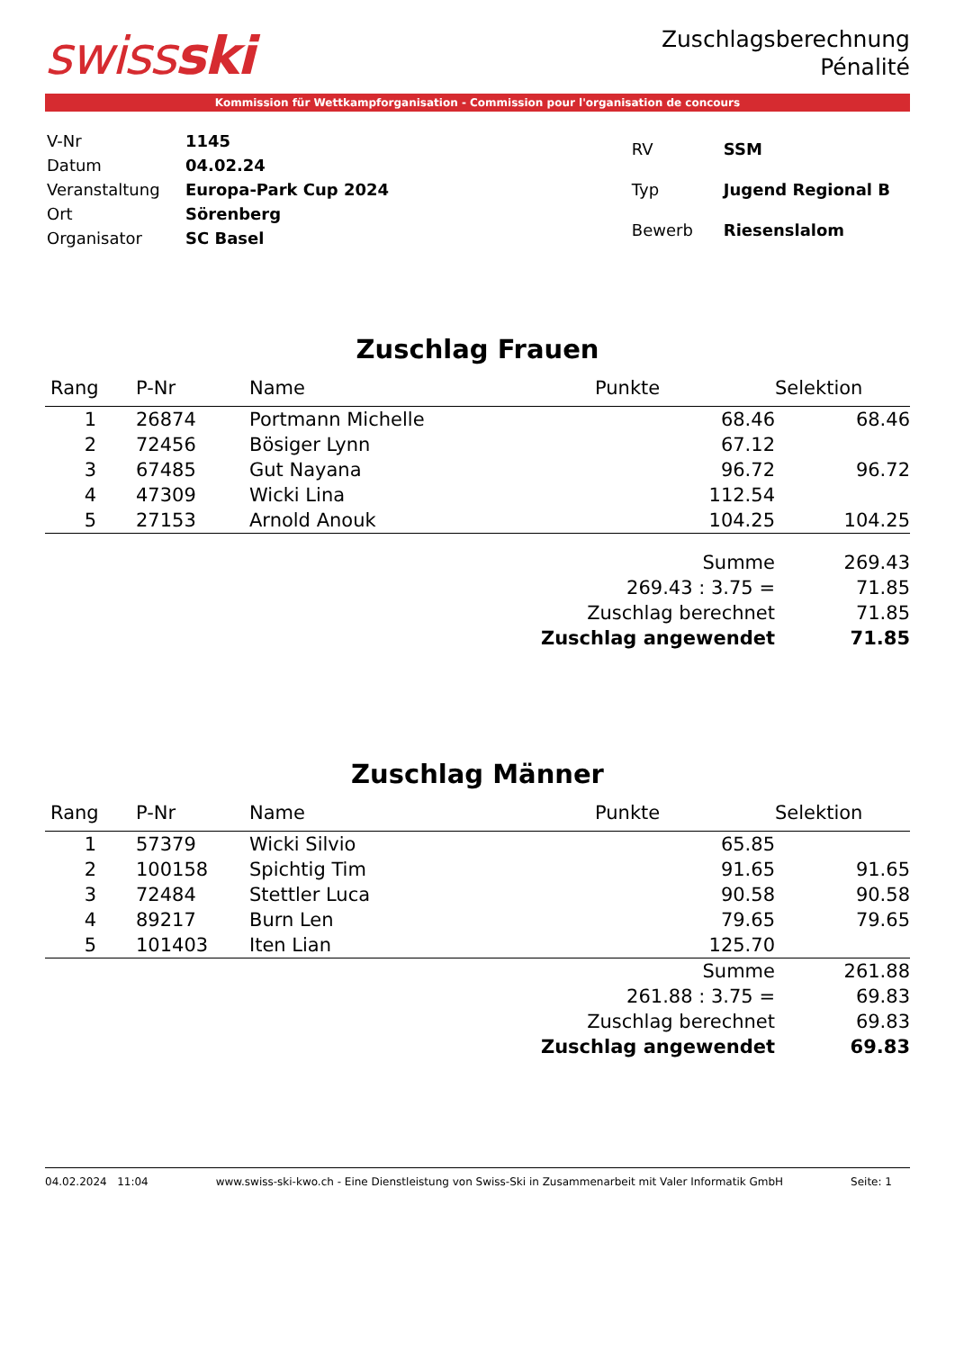swissski
Zuschlagsberechnung
Pénalité
Kommission für Wettkampforganisation - Commission pour l'organisation de concours
| V-Nr | 1145 |
| Datum | 04.02.24 |
| Veranstaltung | Europa-Park Cup 2024 |
| Ort | Sörenberg |
| Organisator | SC Basel |
| RV | SSM |
| Typ | Jugend Regional B |
| Bewerb | Riesenslalom |
Zuschlag Frauen
| Rang | P-Nr | Name | Punkte | Selektion |
| --- | --- | --- | --- | --- |
| 1 | 26874 | Portmann Michelle | 68.46 | 68.46 |
| 2 | 72456 | Bösiger Lynn | 67.12 | |
| 3 | 67485 | Gut Nayana | 96.72 | 96.72 |
| 4 | 47309 | Wicki Lina | 112.54 | |
| 5 | 27153 | Arnold Anouk | 104.25 | 104.25 |
| Summe | | | | 269.43 |
| 269.43 : 3.75 = | | | | 71.85 |
| Zuschlag berechnet | | | | 71.85 |
| Zuschlag angewendet | | | | 71.85 |
Zuschlag Männer
| Rang | P-Nr | Name | Punkte | Selektion |
| --- | --- | --- | --- | --- |
| 1 | 57379 | Wicki Silvio | 65.85 | |
| 2 | 100158 | Spichtig Tim | 91.65 | 91.65 |
| 3 | 72484 | Stettler Luca | 90.58 | 90.58 |
| 4 | 89217 | Burn Len | 79.65 | 79.65 |
| 5 | 101403 | Iten Lian | 125.70 | |
| Summe | | | | 261.88 |
| 261.88 : 3.75 = | | | | 69.83 |
| Zuschlag berechnet | | | | 69.83 |
| Zuschlag angewendet | | | | 69.83 |
04.02.2024 11:04 www.swiss-ski-kwo.ch - Eine Dienstleistung von Swiss-Ski in Zusammenarbeit mit Valer Informatik GmbH Seite: 1